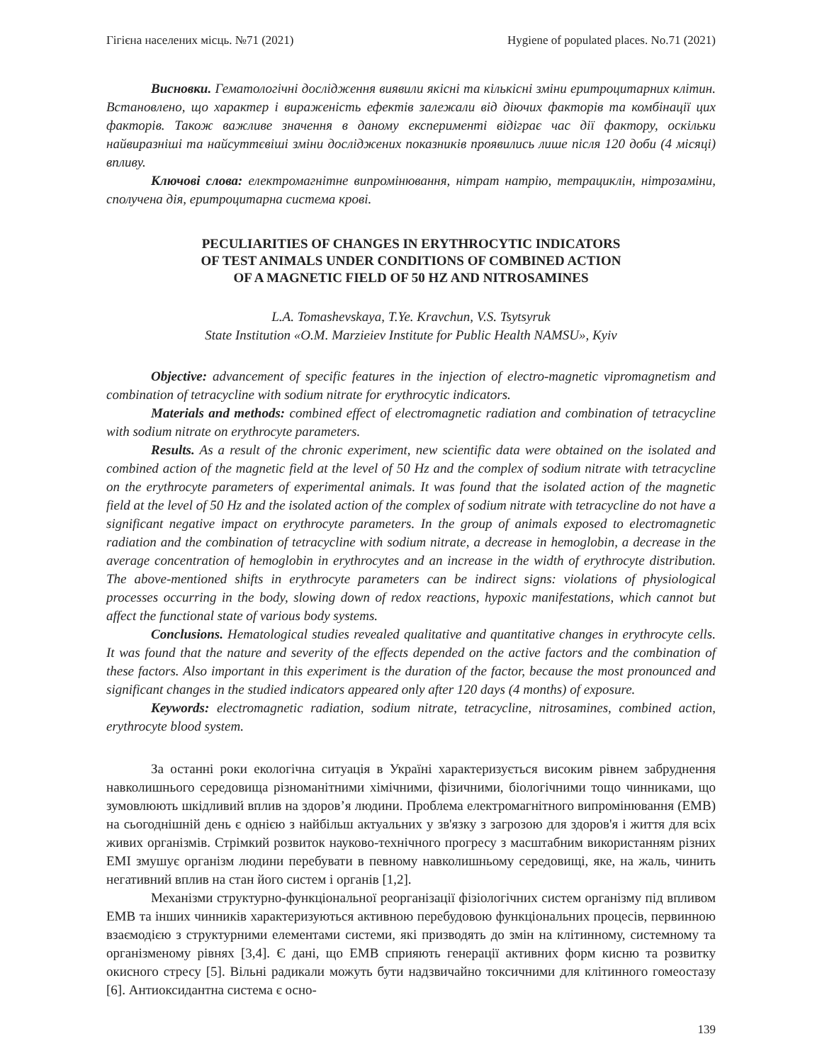Гігієна населених місць. №71 (2021) Hygiene of populated places. No.71 (2021)
Висновки. Гематологічні дослідження виявили якісні та кількісні зміни еритроцитарних клітин. Встановлено, що характер і вираженість ефектів залежали від діючих факторів та комбінації цих факторів. Також важливе значення в даному експерименті відіграє час дії фактору, оскільки найвиразніші та найсуттєвіші зміни досліджених показників проявились лише після 120 доби (4 місяці) впливу.
Ключові слова: електромагнітне випромінювання, нітрат натрію, тетрациклін, нітрозаміни, сполучена дія, еритроцитарна система крові.
PECULIARITIES OF CHANGES IN ERYTHROCYTIC INDICATORS
OF TEST ANIMALS UNDER CONDITIONS OF COMBINED ACTION
OF A MAGNETIC FIELD OF 50 HZ AND NITROSAMINES
L.A. Tomashevskaya, T.Ye. Kravchun, V.S. Tsytsyruk
State Institution «O.M. Marzieiev Institute for Public Health NAMSU», Kyiv
Objective: advancement of specific features in the injection of electro-magnetic vipromagnetism and combination of tetracycline with sodium nitrate for erythrocytic indicators.
Materials and methods: combined effect of electromagnetic radiation and combination of tetracycline with sodium nitrate on erythrocyte parameters.
Results. As a result of the chronic experiment, new scientific data were obtained on the isolated and combined action of the magnetic field at the level of 50 Hz and the complex of sodium nitrate with tetracycline on the erythrocyte parameters of experimental animals. It was found that the isolated action of the magnetic field at the level of 50 Hz and the isolated action of the complex of sodium nitrate with tetracycline do not have a significant negative impact on erythrocyte parameters. In the group of animals exposed to electromagnetic radiation and the combination of tetracycline with sodium nitrate, a decrease in hemoglobin, a decrease in the average concentration of hemoglobin in erythrocytes and an increase in the width of erythrocyte distribution. The above-mentioned shifts in erythrocyte parameters can be indirect signs: violations of physiological processes occurring in the body, slowing down of redox reactions, hypoxic manifestations, which cannot but affect the functional state of various body systems.
Conclusions. Hematological studies revealed qualitative and quantitative changes in erythrocyte cells. It was found that the nature and severity of the effects depended on the active factors and the combination of these factors. Also important in this experiment is the duration of the factor, because the most pronounced and significant changes in the studied indicators appeared only after 120 days (4 months) of exposure.
Keywords: electromagnetic radiation, sodium nitrate, tetracycline, nitrosamines, combined action, erythrocyte blood system.
За останні роки екологічна ситуація в Україні характеризується високим рівнем забруднення навколишнього середовища різноманітними хімічними, фізичними, біологічними тощо чинниками, що зумовлюють шкідливий вплив на здоров’я людини. Проблема електромагнітного випромінювання (ЕМВ) на сьогоднішній день є однією з найбільш актуальних у зв'язку з загрозою для здоров'я і життя для всіх живих організмів. Стрімкий розвиток науково-технічного прогресу з масштабним використанням різних ЕМІ змушує організм людини перебувати в певному навколишньому середовищі, яке, на жаль, чинить негативний вплив на стан його систем і органів [1,2].
Механізми структурно-функціональної реорганізації фізіологічних систем організму під впливом ЕМВ та інших чинників характеризуються активною перебудовою функціональних процесів, первинною взаємодією з структурними елементами системи, які призводять до змін на клітинному, системному та організменому рівнях [3,4]. Є дані, що ЕМВ сприяють генерації активних форм кисню та розвитку окисного стресу [5]. Вільні радикали можуть бути надзвичайно токсичними для клітинного гомеостазу [6]. Антиоксидантна система є осно-
139